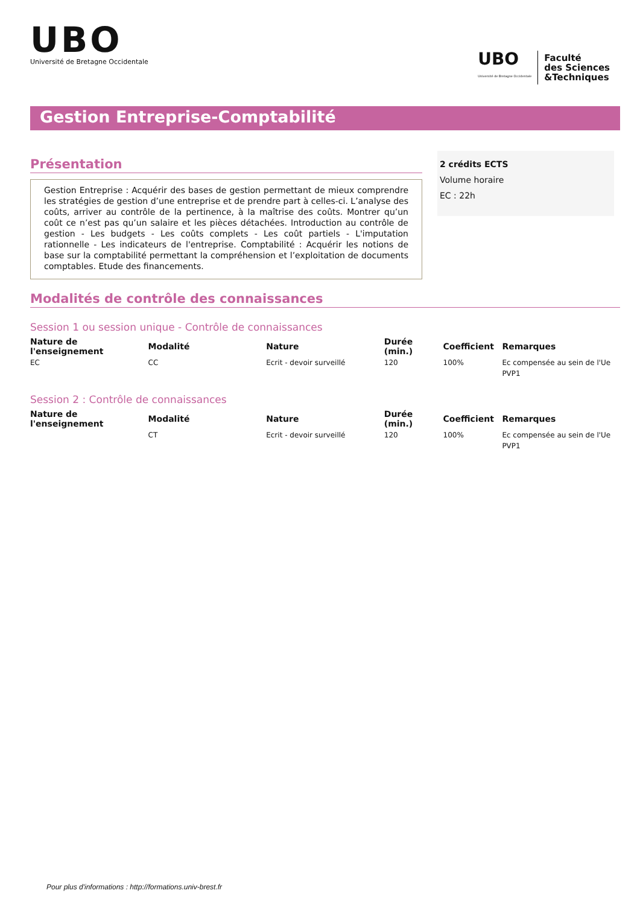UBO
Université de Bretagne Occidentale
UBO
Université de Bretagne Occidentale
Faculté
des Sciences
&Techniques
Gestion Entreprise-Comptabilité
Présentation
Gestion Entreprise : Acquérir des bases de gestion permettant de mieux comprendre les stratégies de gestion d’une entreprise et de prendre part à celles-ci. L’analyse des coûts, arriver au contrôle de la pertinence, à la maîtrise des coûts. Montrer qu’un coût ce n’est pas qu’un salaire et les pièces détachées. Introduction au contrôle de gestion - Les budgets - Les coûts complets - Les coût partiels - L'imputation rationnelle - Les indicateurs de l'entreprise. Comptabilité : Acquérir les notions de base sur la comptabilité permettant la compréhension et l’exploitation de documents comptables. Etude des financements.
2 crédits ECTS
Volume horaire
EC : 22h
Modalités de contrôle des connaissances
Session 1 ou session unique - Contrôle de connaissances
| Nature de l'enseignement | Modalité | Nature | Durée (min.) | Coefficient | Remarques |
| --- | --- | --- | --- | --- | --- |
| EC | CC | Ecrit - devoir surveillé | 120 | 100% | Ec compensée au sein de l'Ue PVP1 |
Session 2 : Contrôle de connaissances
| Nature de l'enseignement | Modalité | Nature | Durée (min.) | Coefficient | Remarques |
| --- | --- | --- | --- | --- | --- |
| | CT | Ecrit - devoir surveillé | 120 | 100% | Ec compensée au sein de l'Ue PVP1 |
Pour plus d'informations : http://formations.univ-brest.fr